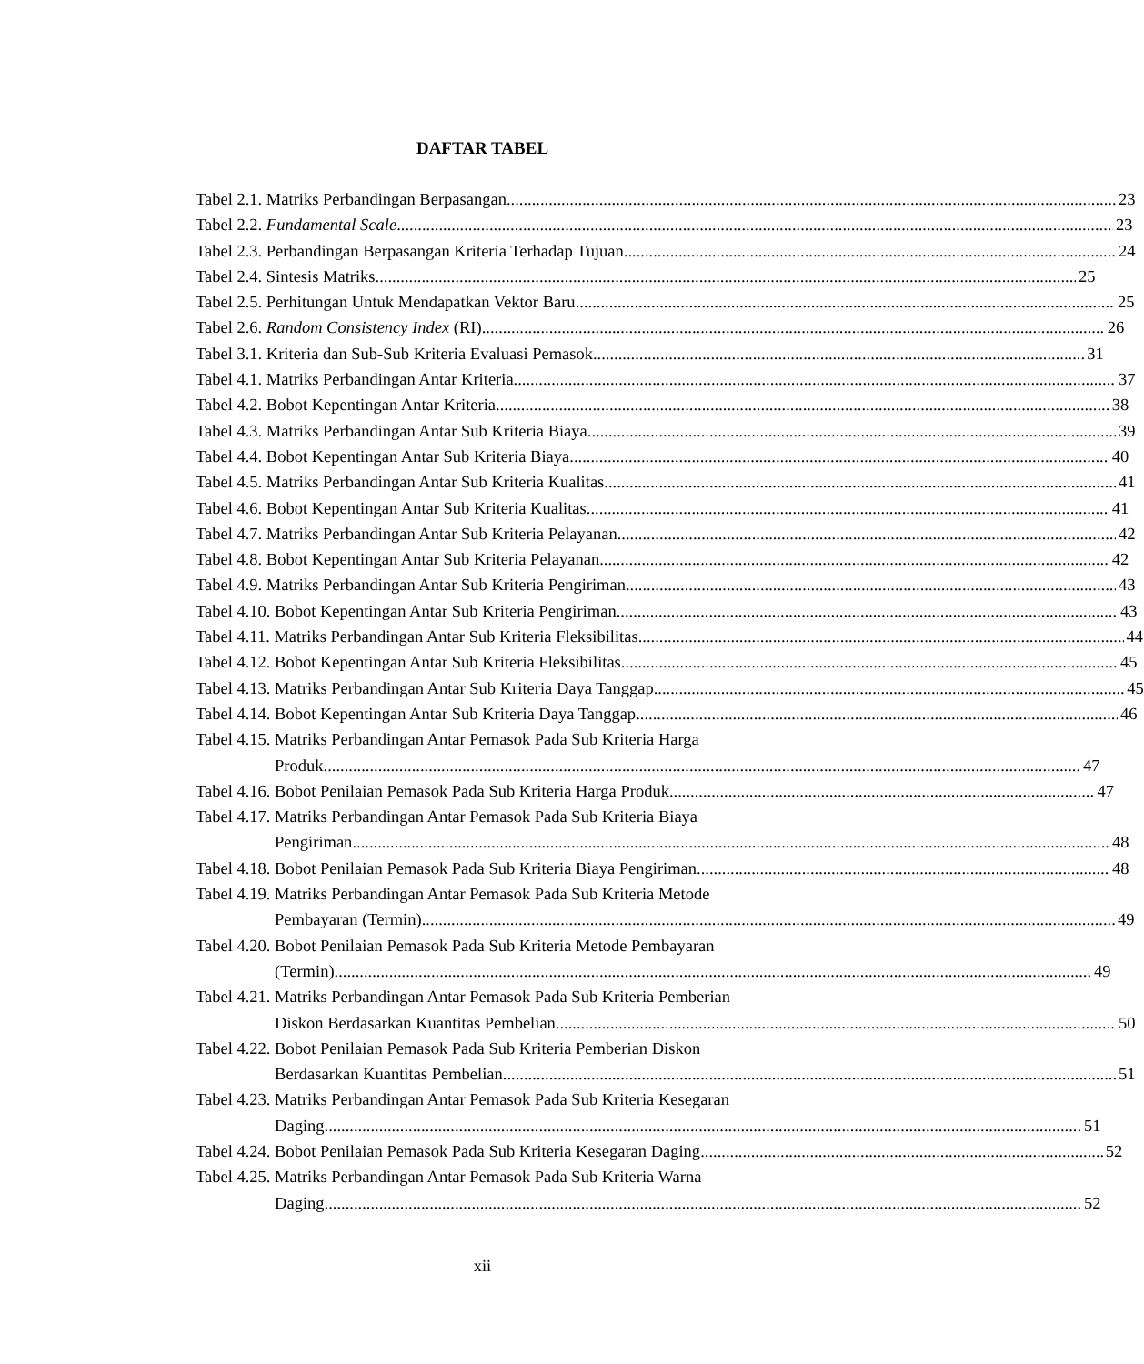DAFTAR TABEL
Tabel 2.1. Matriks Perbandingan Berpasangan 23
Tabel 2.2. Fundamental Scale 23
Tabel 2.3. Perbandingan Berpasangan Kriteria Terhadap Tujuan 24
Tabel 2.4. Sintesis Matriks 25
Tabel 2.5. Perhitungan Untuk Mendapatkan Vektor Baru 25
Tabel 2.6. Random Consistency Index (RI) 26
Tabel 3.1. Kriteria dan Sub-Sub Kriteria Evaluasi Pemasok 31
Tabel 4.1. Matriks Perbandingan Antar Kriteria 37
Tabel 4.2. Bobot Kepentingan Antar Kriteria 38
Tabel 4.3. Matriks Perbandingan Antar Sub Kriteria Biaya 39
Tabel 4.4. Bobot Kepentingan Antar Sub Kriteria Biaya 40
Tabel 4.5. Matriks Perbandingan Antar Sub Kriteria Kualitas 41
Tabel 4.6. Bobot Kepentingan Antar Sub Kriteria Kualitas 41
Tabel 4.7. Matriks Perbandingan Antar Sub Kriteria Pelayanan 42
Tabel 4.8. Bobot Kepentingan Antar Sub Kriteria Pelayanan 42
Tabel 4.9. Matriks Perbandingan Antar Sub Kriteria Pengiriman 43
Tabel 4.10. Bobot Kepentingan Antar Sub Kriteria Pengiriman 43
Tabel 4.11. Matriks Perbandingan Antar Sub Kriteria Fleksibilitas 44
Tabel 4.12. Bobot Kepentingan Antar Sub Kriteria Fleksibilitas 45
Tabel 4.13. Matriks Perbandingan Antar Sub Kriteria Daya Tanggap 45
Tabel 4.14. Bobot Kepentingan Antar Sub Kriteria Daya Tanggap 46
Tabel 4.15. Matriks Perbandingan Antar Pemasok Pada Sub Kriteria Harga
Produk 47
Tabel 4.16. Bobot Penilaian Pemasok Pada Sub Kriteria Harga Produk 47
Tabel 4.17. Matriks Perbandingan Antar Pemasok Pada Sub Kriteria Biaya
Pengiriman 48
Tabel 4.18. Bobot Penilaian Pemasok Pada Sub Kriteria Biaya Pengiriman 48
Tabel 4.19. Matriks Perbandingan Antar Pemasok Pada Sub Kriteria Metode
Pembayaran (Termin) 49
Tabel 4.20. Bobot Penilaian Pemasok Pada Sub Kriteria Metode Pembayaran
(Termin) 49
Tabel 4.21. Matriks Perbandingan Antar Pemasok Pada Sub Kriteria Pemberian
Diskon Berdasarkan Kuantitas Pembelian 50
Tabel 4.22. Bobot Penilaian Pemasok Pada Sub Kriteria Pemberian Diskon
Berdasarkan Kuantitas Pembelian 51
Tabel 4.23. Matriks Perbandingan Antar Pemasok Pada Sub Kriteria Kesegaran
Daging 51
Tabel 4.24. Bobot Penilaian Pemasok Pada Sub Kriteria Kesegaran Daging 52
Tabel 4.25. Matriks Perbandingan Antar Pemasok Pada Sub Kriteria Warna
Daging 52
xii